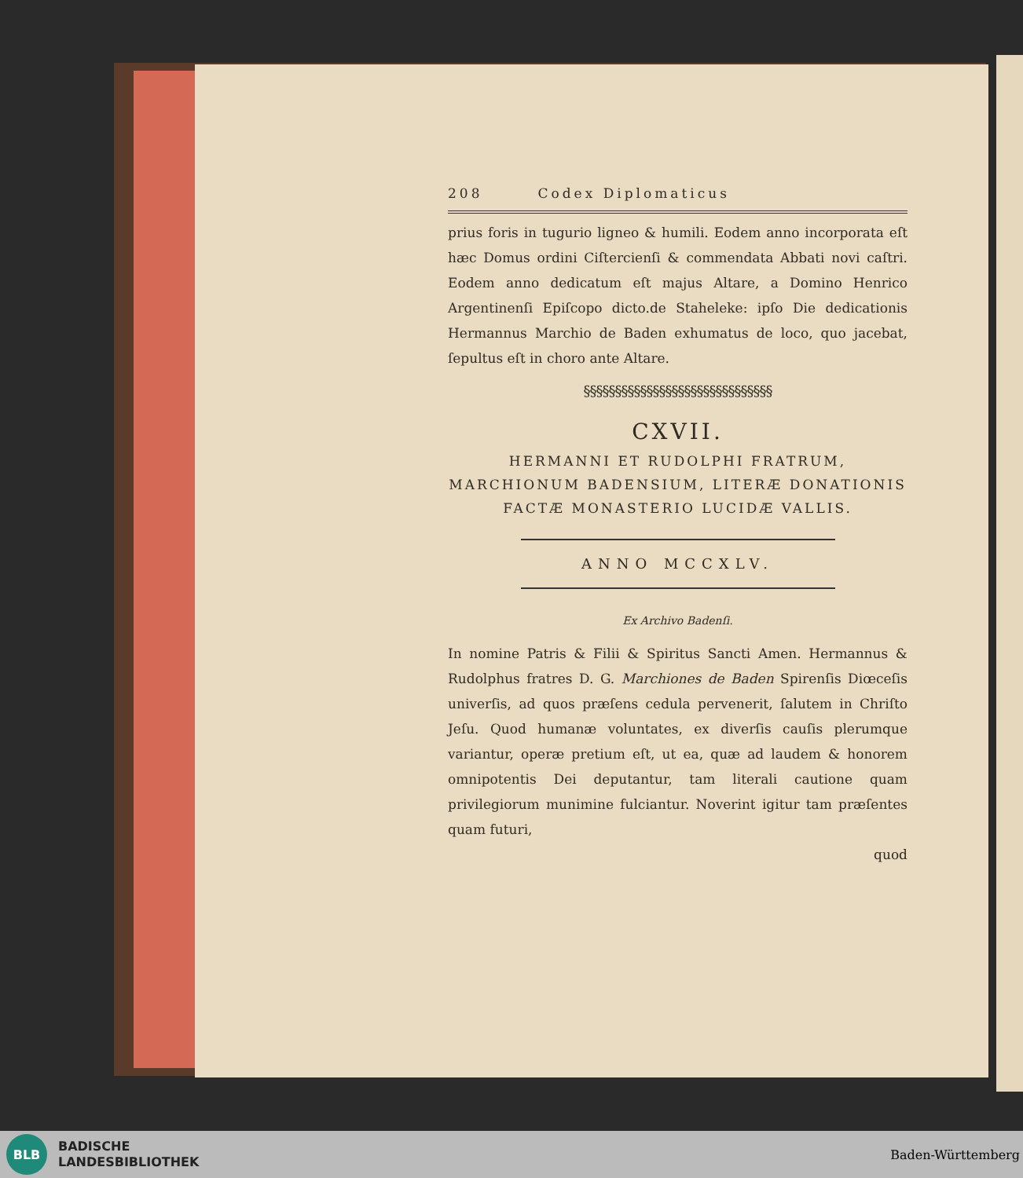208 Codex Diplomaticus
prius foris in tugurio ligneo & humili. Eodem anno incorporata eſt hæc Domus ordini Ciſtercienſi & commendata Abbati novi caſtri. Eodem anno dedicatum eſt majus Altare, a Domino Henrico Argentinenſi Epiſcopo dicto.de Staheleke: ipſo Die dedicationis Hermannus Marchio de Baden exhumatus de loco, quo jacebat, ſepultus eſt in choro ante Altare.
§§§§§§§§§§§§§§§§§§§§§§§§§§§§§§
CXVII.
HERMANNI ET RUDOLPHI FRATRUM, MARCHIONUM BADENSIUM, LITERÆ DONATIONIS FACTÆ MONASTERIO LUCIDÆ VALLIS.
ANNO MCCXLV.
Ex Archivo Badenſi.
In nomine Patris & Filii & Spiritus Sancti Amen. Hermannus & Rudolphus fratres D. G. Marchiones de Baden Spirenſis Diœceſis univerſis, ad quos præſens cedula pervenerit, ſalutem in Chriſto Jeſu. Quod humanæ voluntates, ex diverſis cauſis plerumque variantur, operæ pretium eſt, ut ea, quæ ad laudem & honorem omnipotentis Dei deputantur, tam literali cautione quam privilegiorum munimine fulciantur. Noverint igitur tam præſentes quam futuri,
quod
BLB
BADISCHE
LANDESBIBLIOTHEK
Baden-Württemberg